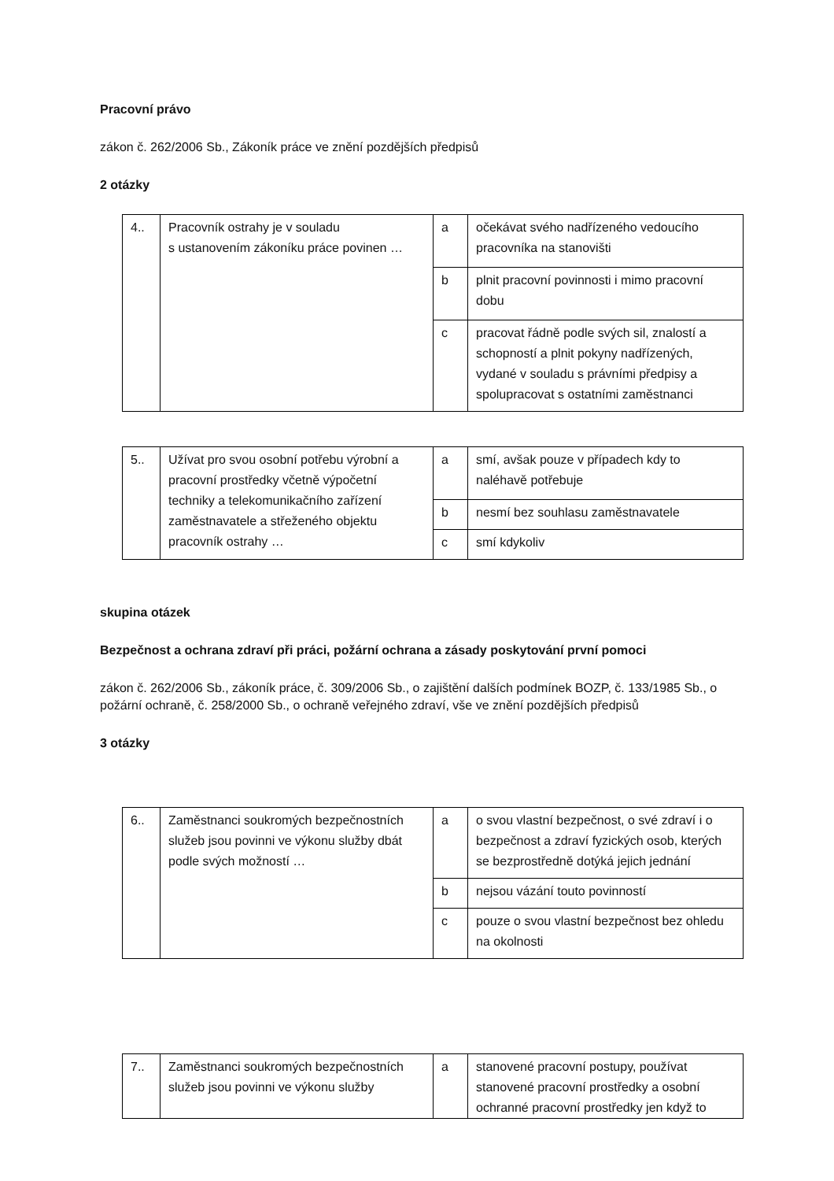Pracovní právo
zákon č. 262/2006 Sb., Zákoník práce ve znění pozdějších předpisů
2 otázky
| 4.. | Pracovník ostrahy je v souladu s ustanovením zákoníku práce povinen … | a | očekávat svého nadřízeného vedoucího pracovníka na stanovišti |
| | | b | plnit pracovní povinnosti i mimo pracovní dobu |
| | | c | pracovat řádně podle svých sil, znalostí a schopností a plnit pokyny nadřízených, vydané v souladu s právními předpisy a spolupracovat s ostatními zaměstnanci |
| 5.. | Užívat pro svou osobní potřebu výrobní a pracovní prostředky včetně výpočetní techniky a telekomunikačního zařízení zaměstnavatele a střeženého objektu pracovník ostrahy … | a | smí, avšak pouze v případech kdy to naléhavě potřebuje |
| | | b | nesmí bez souhlasu zaměstnavatele |
| | | c | smí kdykoliv |
skupina otázek
Bezpečnost a ochrana zdraví při práci, požární ochrana a zásady poskytování první pomoci
zákon č. 262/2006 Sb., zákoník práce, č. 309/2006 Sb., o zajištění dalších podmínek BOZP, č. 133/1985 Sb., o požární ochraně, č. 258/2000 Sb., o ochraně veřejného zdraví, vše ve znění pozdějších předpisů
3 otázky
| 6.. | Zaměstnanci soukromých bezpečnostních služeb jsou povinni ve výkonu služby dbát podle svých možností … | a | o svou vlastní bezpečnost, o své zdraví i o bezpečnost a zdraví fyzických osob, kterých se bezprostředně dotýká jejich jednání |
| | | b | nejsou vázání touto povinností |
| | | c | pouze o svou vlastní bezpečnost bez ohledu na okolnosti |
| 7.. | Zaměstnanci soukromých bezpečnostních služeb jsou povinni ve výkonu služby | a | stanovené pracovní postupy, používat stanovené pracovní prostředky a osobní ochranné pracovní prostředky jen když to |